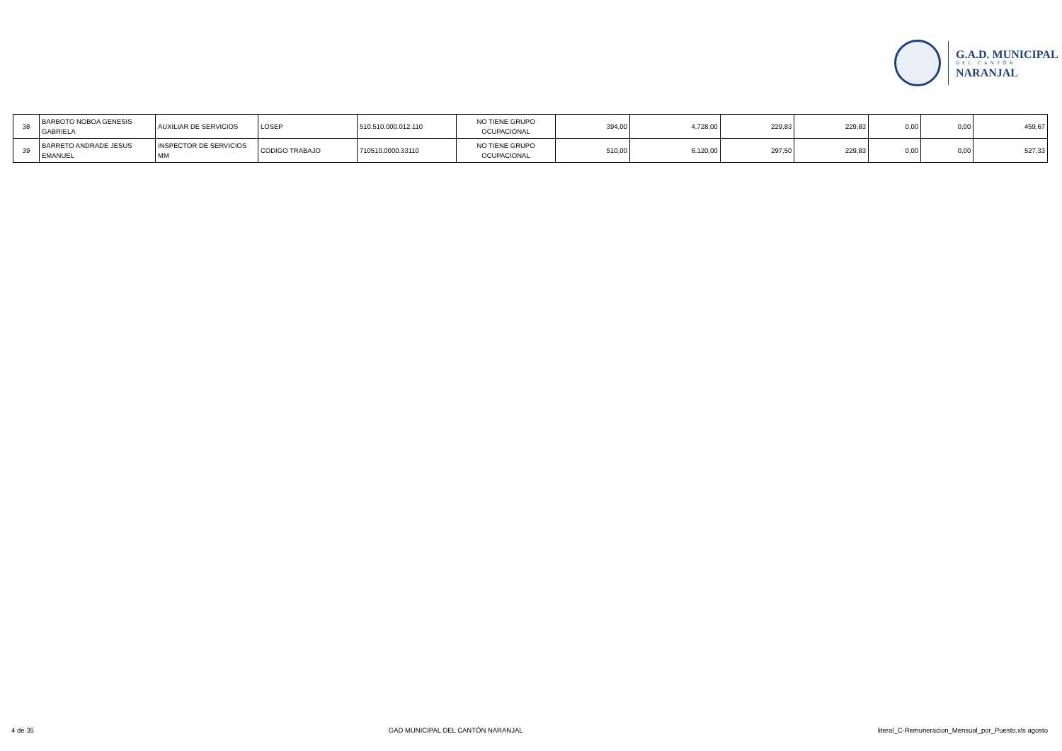G.A.D. MUNICIPAL
DEL CANTÓN
NARANJAL
| 38 | BARBOTO NOBOA GENESIS GABRIELA | AUXILIAR DE SERVICIOS | LOSEP | 510.510.000.012.110 | NO TIENE GRUPO OCUPACIONAL | 394,00 | 4.728,00 | 229,83 | 229,83 | 0,00 | 0,00 | 459,67 |
| 39 | BARRETO ANDRADE JESUS EMANUEL | INSPECTOR DE SERVICIOS MM | CODIGO TRABAJO | 710510.0000.33110 | NO TIENE GRUPO OCUPACIONAL | 510,00 | 6.120,00 | 297,50 | 229,83 | 0,00 | 0,00 | 527,33 |
4 de 35 GAD MUNICIPAL DEL CANTÓN NARANJAL literal_C-Remuneracion_Mensual_por_Puesto.xls agosto